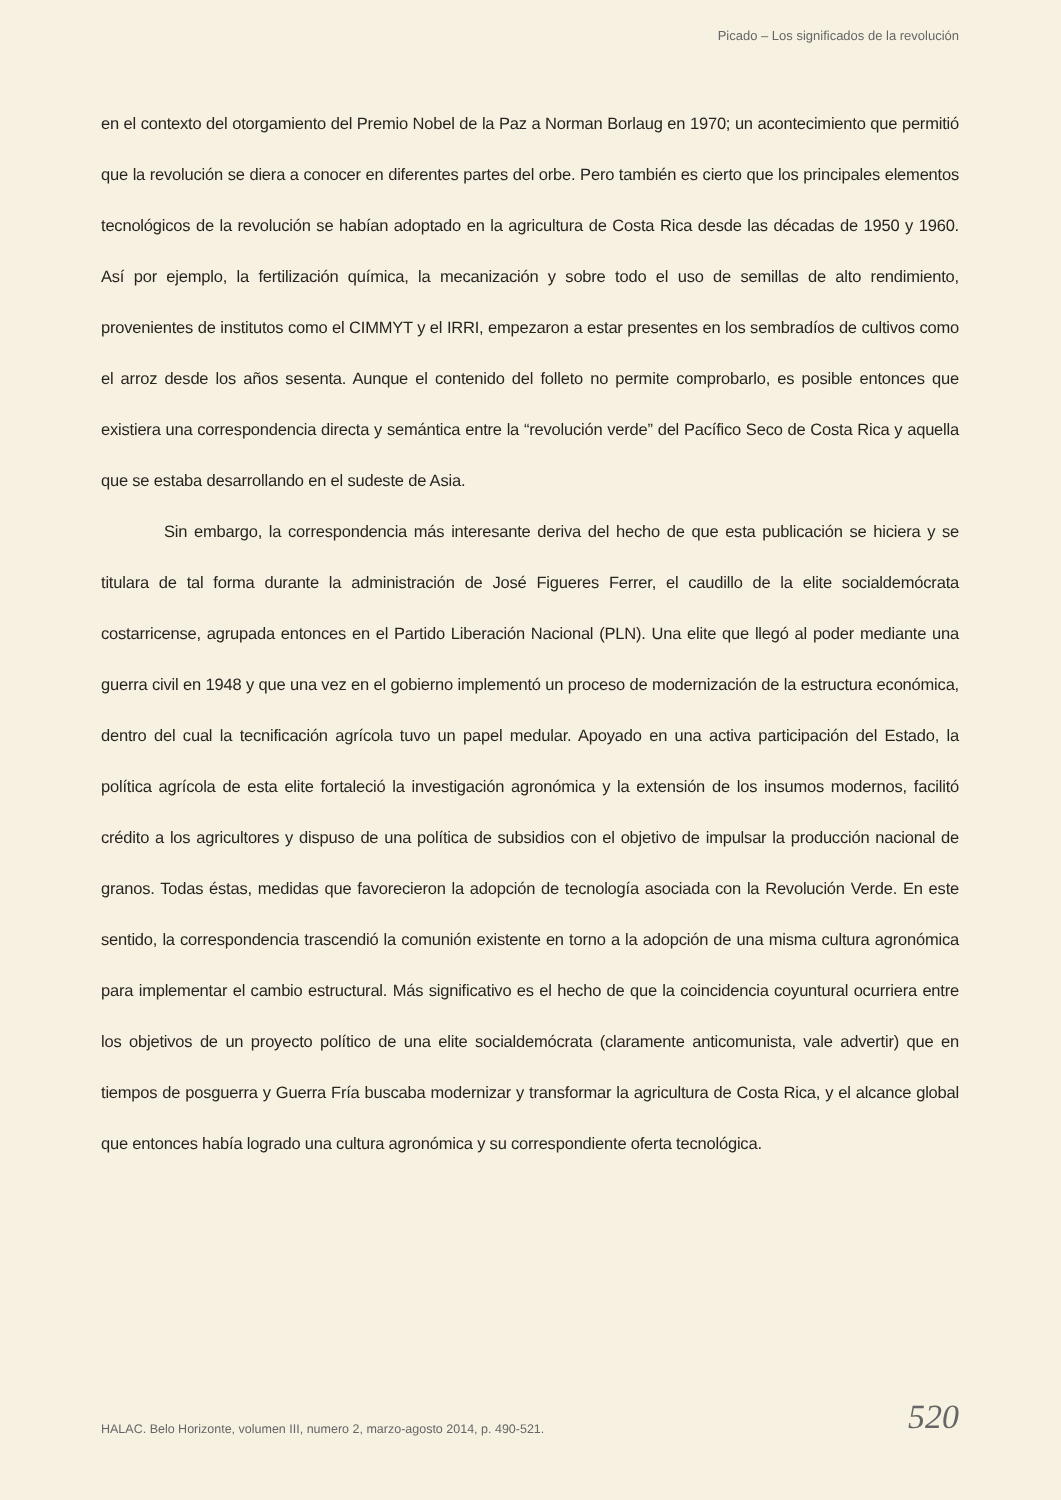Picado – Los significados de la revolución
en el contexto del otorgamiento del Premio Nobel de la Paz a Norman Borlaug en 1970; un acontecimiento que permitió que la revolución se diera a conocer en diferentes partes del orbe. Pero también es cierto que los principales elementos tecnológicos de la revolución se habían adoptado en la agricultura de Costa Rica desde las décadas de 1950 y 1960. Así por ejemplo, la fertilización química, la mecanización y sobre todo el uso de semillas de alto rendimiento, provenientes de institutos como el CIMMYT y el IRRI, empezaron a estar presentes en los sembradíos de cultivos como el arroz desde los años sesenta. Aunque el contenido del folleto no permite comprobarlo, es posible entonces que existiera una correspondencia directa y semántica entre la “revolución verde” del Pacífico Seco de Costa Rica y aquella que se estaba desarrollando en el sudeste de Asia.
Sin embargo, la correspondencia más interesante deriva del hecho de que esta publicación se hiciera y se titulara de tal forma durante la administración de José Figueres Ferrer, el caudillo de la elite socialdemócrata costarricense, agrupada entonces en el Partido Liberación Nacional (PLN). Una elite que llegó al poder mediante una guerra civil en 1948 y que una vez en el gobierno implementó un proceso de modernización de la estructura económica, dentro del cual la tecnificación agrícola tuvo un papel medular. Apoyado en una activa participación del Estado, la política agrícola de esta elite fortaleció la investigación agronómica y la extensión de los insumos modernos, facilitó crédito a los agricultores y dispuso de una política de subsidios con el objetivo de impulsar la producción nacional de granos. Todas éstas, medidas que favorecieron la adopción de tecnología asociada con la Revolución Verde. En este sentido, la correspondencia trascendió la comunión existente en torno a la adopción de una misma cultura agronómica para implementar el cambio estructural. Más significativo es el hecho de que la coincidencia coyuntural ocurriera entre los objetivos de un proyecto político de una elite socialdemócrata (claramente anticomunista, vale advertir) que en tiempos de posguerra y Guerra Fría buscaba modernizar y transformar la agricultura de Costa Rica, y el alcance global que entonces había logrado una cultura agronómica y su correspondiente oferta tecnológica.
HALAC. Belo Horizonte, volumen III, numero 2, marzo-agosto 2014, p. 490-521. 520